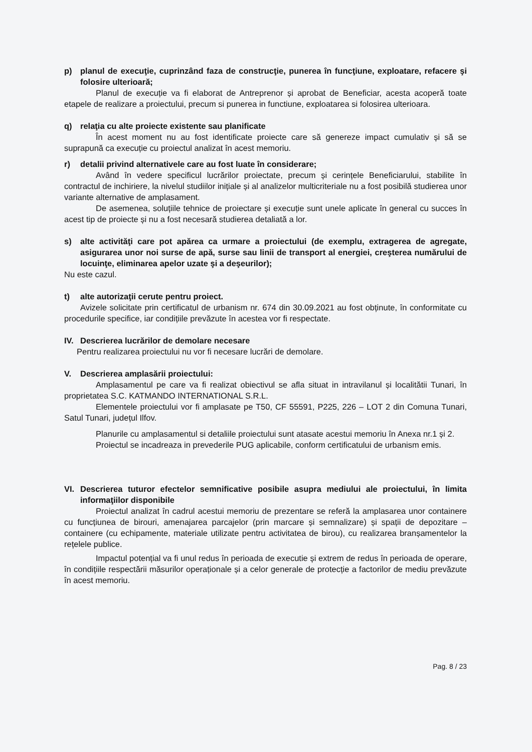p) planul de execuţie, cuprinzând faza de construcţie, punerea în funcţiune, exploatare, refacere şi folosire ulterioară;
Planul de execuție va fi elaborat de Antreprenor și aprobat de Beneficiar, acesta acoperă toate etapele de realizare a proiectului, precum si punerea in functiune, exploatarea si folosirea ulterioara.
q) relaţia cu alte proiecte existente sau planificate
În acest moment nu au fost identificate proiecte care să genereze impact cumulativ și să se suprapună ca execuție cu proiectul analizat în acest memoriu.
r) detalii privind alternativele care au fost luate în considerare;
Având în vedere specificul lucrărilor proiectate, precum și cerințele Beneficiarului, stabilite în contractul de inchiriere, la nivelul studiilor inițiale și al analizelor multicriteriale nu a fost posibilă studierea unor variante alternative de amplasament.
De asemenea, soluțiile tehnice de proiectare și execuție sunt unele aplicate în general cu succes în acest tip de proiecte și nu a fost necesară studierea detaliată a lor.
s) alte activităţi care pot apărea ca urmare a proiectului (de exemplu, extragerea de agregate, asigurarea unor noi surse de apă, surse sau linii de transport al energiei, creşterea numărului de locuinţe, eliminarea apelor uzate şi a deşeurilor);
Nu este cazul.
t) alte autorizaţii cerute pentru proiect.
Avizele solicitate prin certificatul de urbanism nr. 674 din 30.09.2021 au fost obținute, în conformitate cu procedurile specifice, iar condițiile prevăzute în acestea vor fi respectate.
IV. Descrierea lucrărilor de demolare necesare
Pentru realizarea proiectului nu vor fi necesare lucrări de demolare.
V. Descrierea amplasării proiectului:
Amplasamentul pe care va fi realizat obiectivul se afla situat in intravilanul și localitătii Tunari, în proprietatea S.C. KATMANDO INTERNATIONAL S.R.L.
Elementele proiectului vor fi amplasate pe T50, CF 55591, P225, 226 – LOT 2 din Comuna Tunari, Satul Tunari, județul Ilfov.
Planurile cu amplasamentul si detaliile proiectului sunt atasate acestui memoriu în Anexa nr.1 și 2.
Proiectul se incadreaza in prevederile PUG aplicabile, conform certificatului de urbanism emis.
VI. Descrierea tuturor efectelor semnificative posibile asupra mediului ale proiectului, în limita informaţiilor disponibile
Proiectul analizat în cadrul acestui memoriu de prezentare se referă la amplasarea unor containere cu funcțiunea de birouri, amenajarea parcajelor (prin marcare și semnalizare) și spații de depozitare – containere (cu echipamente, materiale utilizate pentru activitatea de birou), cu realizarea branșamentelor la rețelele publice.
Impactul potențial va fi unul redus în perioada de executie și extrem de redus în perioada de operare, în condițiile respectării măsurilor operaționale și a celor generale de protecție a factorilor de mediu prevăzute în acest memoriu.
Pag. 8 / 23